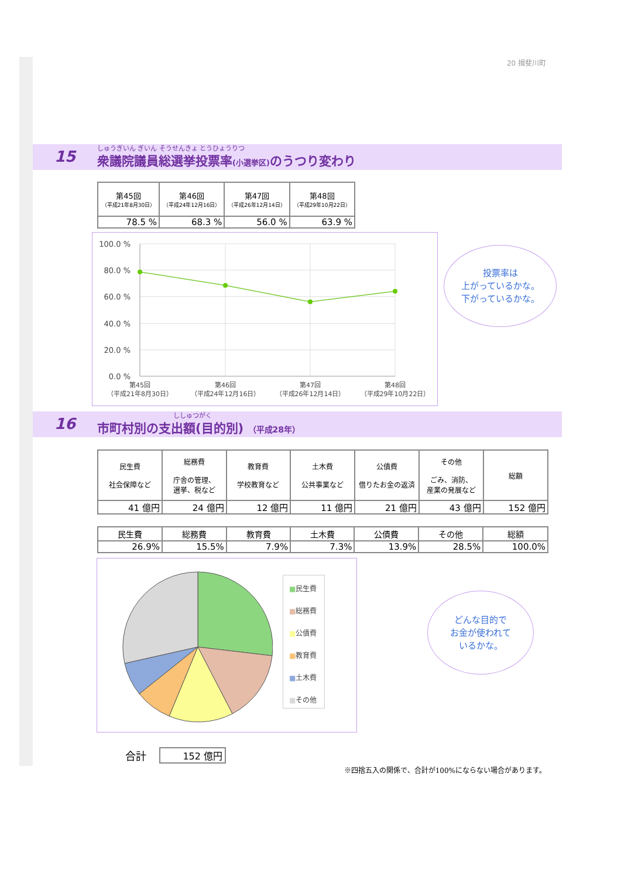20 揖斐川町
15
しゅうぎいん ぎいん そうせんきょ とうひょうりつ
衆議院議員総選挙投票率(小選挙区) のうつり変わり
| 第45回 （平成21年8月30日） | 第46回 （平成24年12月16日） | 第47回 （平成26年12月14日） | 第48回 （平成29年10月22日） |
| --- | --- | --- | --- |
| 78.5 % | 68.3 % | 56.0 % | 63.9 % |
100.0 %
80.0 %
60.0 %
40.0 %
20.0 %
0.0 %
第45回
（平成21年8月30日）
第46回
（平成24年12月16日）
第47回
（平成26年12月14日）
第48回
（平成29年10月22日）
投票率は
上がっているかな。
下がっているかな。
16
ししゅつがく
市町村別の支出額(目的別) （平成28年）
| 民生費 社会保障など | 総務費 庁舎の管理、 選挙、税など | 教育費 学校教育など | 土木費 公共事業など | 公債費 借りたお金の返済 | その他 ごみ、消防、 産業の発展など | 総額 |
| --- | --- | --- | --- | --- | --- | --- |
| 41 億円 | 24 億円 | 12 億円 | 11 億円 | 21 億円 | 43 億円 | 152 億円 |
| 民生費 | 総務費 | 教育費 | 土木費 | 公債費 | その他 | 総額 |
| --- | --- | --- | --- | --- | --- | --- |
| 26.9% | 15.5% | 7.9% | 7.3% | 13.9% | 28.5% | 100.0% |
■民生費
■総務費
■公債費
■教育費
■土木費
■その他
どんな目的で
お金が使われて
いるかな。
合計 152 億円
※四捨五入の関係で、合計が100%にならない場合があります。